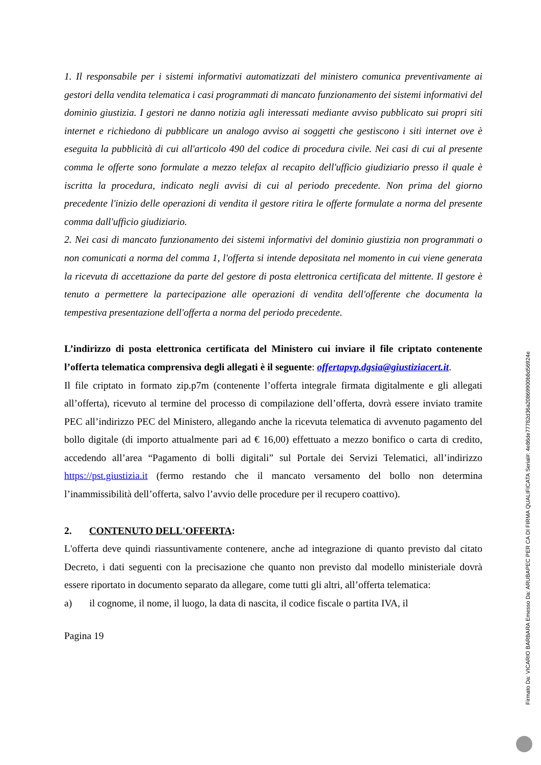1. Il responsabile per i sistemi informativi automatizzati del ministero comunica preventivamente ai gestori della vendita telematica i casi programmati di mancato funzionamento dei sistemi informativi del dominio giustizia. I gestori ne danno notizia agli interessati mediante avviso pubblicato sui propri siti internet e richiedono di pubblicare un analogo avviso ai soggetti che gestiscono i siti internet ove è eseguita la pubblicità di cui all'articolo 490 del codice di procedura civile. Nei casi di cui al presente comma le offerte sono formulate a mezzo telefax al recapito dell'ufficio giudiziario presso il quale è iscritta la procedura, indicato negli avvisi di cui al periodo precedente. Non prima del giorno precedente l'inizio delle operazioni di vendita il gestore ritira le offerte formulate a norma del presente comma dall'ufficio giudiziario.
2. Nei casi di mancato funzionamento dei sistemi informativi del dominio giustizia non programmati o non comunicati a norma del comma 1, l'offerta si intende depositata nel momento in cui viene generata la ricevuta di accettazione da parte del gestore di posta elettronica certificata del mittente. Il gestore è tenuto a permettere la partecipazione alle operazioni di vendita dell'offerente che documenta la tempestiva presentazione dell'offerta a norma del periodo precedente.
L’indirizzo di posta elettronica certificata del Ministero cui inviare il file criptato contenente l’offerta telematica comprensiva degli allegati è il seguente: offertapvp.dgsia@giustiziacert.it.
Il file criptato in formato zip.p7m (contenente l’offerta integrale firmata digitalmente e gli allegati all’offerta), ricevuto al termine del processo di compilazione dell’offerta, dovrà essere inviato tramite PEC all’indirizzo PEC del Ministero, allegando anche la ricevuta telematica di avvenuto pagamento del bollo digitale (di importo attualmente pari ad € 16,00) effettuato a mezzo bonifico o carta di credito, accedendo all’area “Pagamento di bolli digitali” sul Portale dei Servizi Telematici, all’indirizzo https://pst.giustizia.it (fermo restando che il mancato versamento del bollo non determina l’inammissibilità dell’offerta, salvo l’avvio delle procedure per il recupero coattivo).
2. CONTENUTO DELL'OFFERTA:
L'offerta deve quindi riassuntivamente contenere, anche ad integrazione di quanto previsto dal citato Decreto, i dati seguenti con la precisazione che quanto non previsto dal modello ministeriale dovrà essere riportato in documento separato da allegare, come tutti gli altri, all’offerta telematica:
a) il cognome, il nome, il luogo, la data di nascita, il codice fiscale o partita IVA, il
Pagina 19
Firmato Da: VICARIO BARBARA Emesso Da: ARUBAPEC PER CA DI FIRMA QUALIFICATA Serial#: 4e86de77782d36a20869900b8d56924e